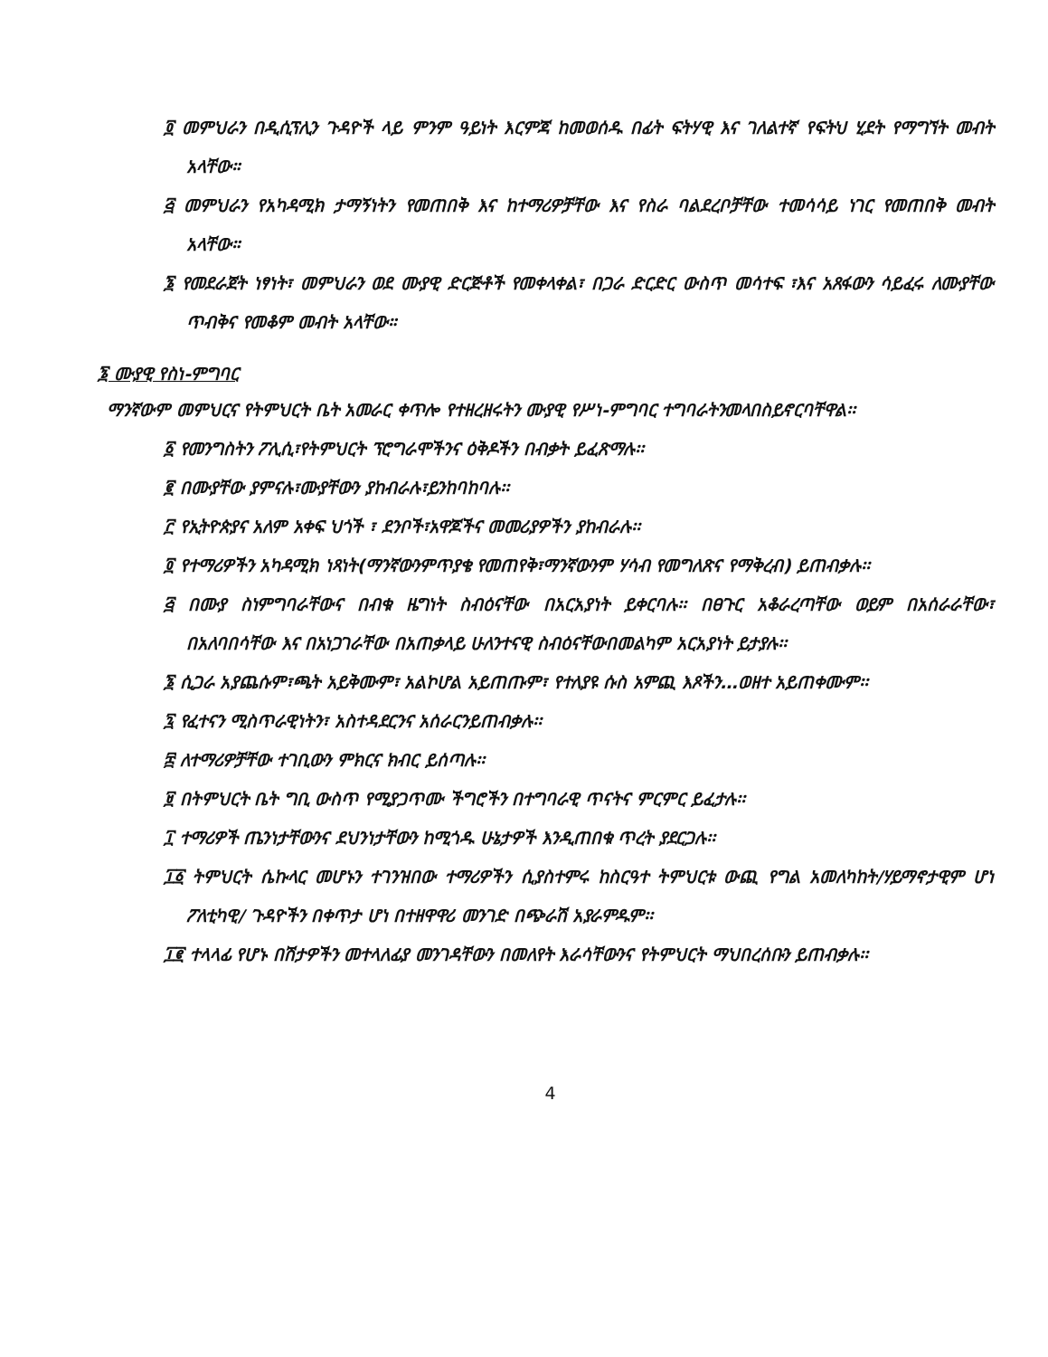፬ መምህራን በዲሲፕሊን ጉዳዮች ላይ ምንም ዓይነት እርምጃ ከመወሰዱ በፊት ፍትሃዊ እና ገለልተኛ የፍትህ ሂደት የማግኘት መብት አላቸው።
፭ መምህራን የአካዳሚክ ታማኝነትን የመጠበቅ እና ከተማሪዎቻቸው እና የስራ ባልደረቦቻቸው ተመሳሳይ ነገር የመጠበቅ መብት አላቸው።
፮ የመደራጀት ነፃነት፣ መምህራን ወደ ሙያዊ ድርጅቶች የመቀላቀል፣ በጋራ ድርድር ውስጥ መሳተፍ ፣እና አጸፋውን ሳይፈሩ ለሙያቸው ጥብቅና የመቆም መብት አላቸው።
፮ ሙያዊ የስነ-ምግባር
ማንኛውም መምህርና የትምህርት ቤት አመራር ቀጥሎ የተዘረዘሩትን ሙያዊ የሥነ-ምግባር ተግባራትንመላበስይኖርባቸዋል፡፡
፩ የመንግስትን ፖሊሲ፣የትምህርት ፕሮግራሞችንና ዕቅዶችን በብቃት ይፈጽማሉ፡፡
፪ በሙያቸው ያምናሉ፣ሙያቸውን ያከብራሉ፣ይንከባከባሉ፡፡
፫ የኢትዮጵያና አለም አቀፍ ህጎች ፣ ደንቦች፣አዋጆችና መመሪያዎችን ያከብራሉ፡፡
፬ የተማሪዎችን አካዳሚክ ነጻነት(ማንኛውንምጥያቄ የመጠየቅ፣ማንኛውንም ሃሳብ የመግለጽና የማቅረብ) ይጠብቃሉ፡፡
፭ በሙያ ስነምግባራቸውና በብቁ ዜግነት ስብዕናቸው በአርአያነት ይቀርባሉ፡፡ በፀጉር አቆራረጣቸው ወይም በአሰራራቸው፣ በአለባበሳቸው እና በአነጋገራቸው በአጠቃላይ ሁለንተናዊ ስብዕናቸውበመልካም አርአያነት ይታያሉ፡፡
፮ ሲጋራ አያጨሱም፣ጫት አይቅሙም፣ አልኮሆል አይጠጡም፣ የተለያዩ ሱስ አምጪ እጾችን…ወዘተ አይጠቀሙም፡፡
፯ የፈተናን ሚስጥራዊነትን፣ አስተዳደርንና አሰራርንይጠብቃሉ፡፡
፰ ለተማሪዎቻቸው ተገቢውን ምክርና ክብር ይሰጣሉ፡፡
፱ በትምህርት ቤት ግቢ ውስጥ የሚያጋጥሙ ችግሮችን በተግባራዊ ጥናትና ምርምር ይፈታሉ፡፡
፲ ተማሪዎች ጤንነታቸውንና ደህንነታቸውን ከሚጎዱ ሁኔታዎች እንዲጠበቁ ጥረት ያደርጋሉ፡፡
፲፩ ትምህርት ሴኩላር መሆኑን ተገንዝበው ተማሪዎችን ሲያስተምሩ ከስርዓተ ትምህርቱ ውጪ የግል አመለካከት/ሃይማኖታዊም ሆነ ፖለቲካዊ/ ጉዳዮችን በቀጥታ ሆነ በተዘዋዋሪ መንገድ በጭራሽ አያራምዱም፡፡
፲፪ ተላላፊ የሆኑ በሽታዎችን መተላለፊያ መንገዳቸውን በመለየት እራሳቸውንና የትምህርት ማህበረሰቡን ይጠብቃሉ፡፡
4